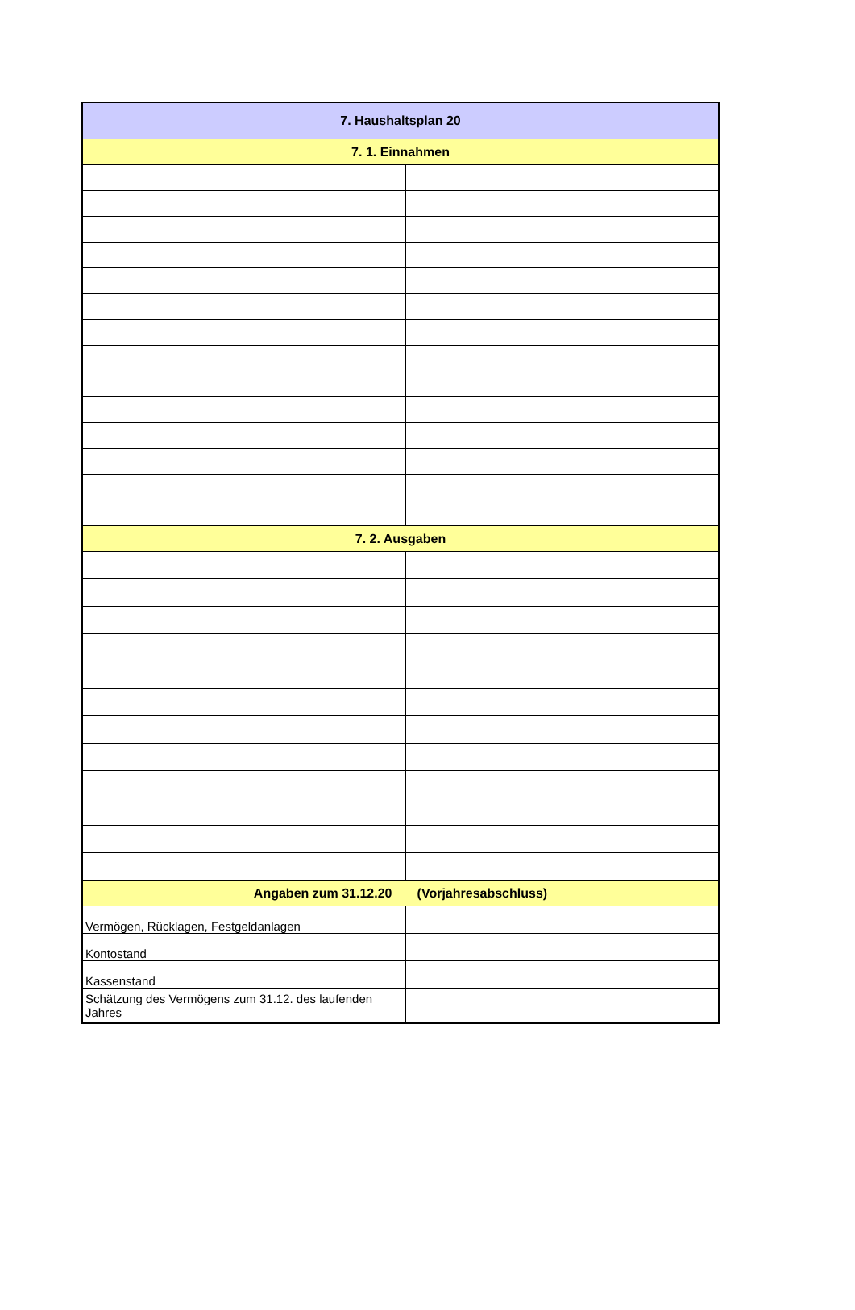| 7. Haushaltsplan 20 | |
| --- | --- |
| 7. 1. Einnahmen | |
| 7. 2. Ausgaben | |
| Angaben zum 31.12.20 (Vorjahresabschluss) | |
| Vermögen, Rücklagen, Festgeldanlagen | |
| Kontostand | |
| Kassenstand | |
| Schätzung des Vermögens zum 31.12. des laufenden Jahres | |